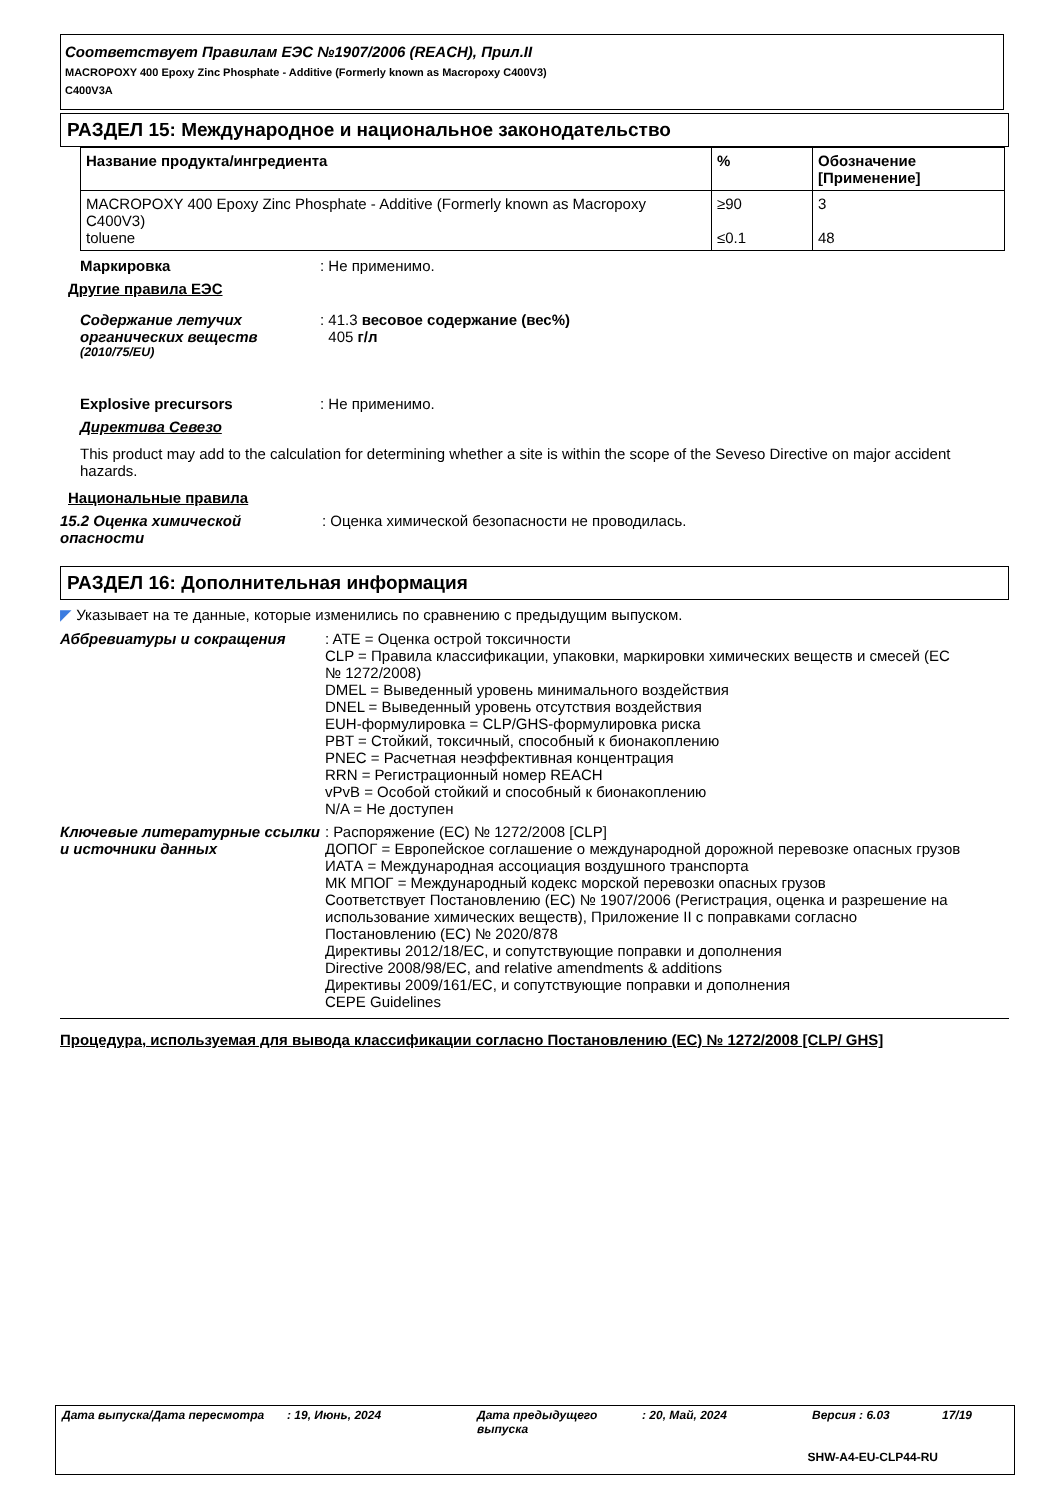Соответствует Правилам ЕЭС №1907/2006 (REACH), Прил.II
MACROPOXY 400 Epoxy Zinc Phosphate - Additive (Formerly known as Macropoxy C400V3)
C400V3A
РАЗДЕЛ 15: Международное и национальное законодательство
| Название продукта/ингредиента | % | Обозначение [Применение] |
| --- | --- | --- |
| MACROPOXY 400 Epoxy Zinc Phosphate - Additive (Formerly known as Macropoxy C400V3) toluene | ≥90 ≤0.1 | 3 48 |
Маркировка : Не применимо.
Другие правила ЕЭС
Содержание летучих органических веществ <sup>(2010/75/EU)</sup>
: 41.3 весовое содержание (вес%)
405 г/л
Explosive precursors : Не применимо.
Директива Севезо
This product may add to the calculation for determining whether a site is within the scope of the Seveso Directive on major accident hazards.
Национальные правила
15.2 Оценка химической опасности
: Оценка химической безопасности не проводилась.
РАЗДЕЛ 16: Дополнительная информация
◤ Указывает на те данные, которые изменились по сравнению с предыдущим выпуском.
Аббревиатуры и сокращения : ATE = Оценка острой токсичности
CLP = Правила классификации, упаковки, маркировки химических веществ и смесей (ЕС № 1272/2008)
DMEL = Выведенный уровень минимального воздействия
DNEL = Выведенный уровень отсутствия воздействия
EUH-формулировка = CLP/GHS-формулировка риска
PBT = Стойкий, токсичный, способный к бионакоплению
PNEC = Расчетная неэффективная концентрация
RRN = Регистрационный номер REACH
vPvB = Особой стойкий и способный к бионакоплению
N/A = Не доступен
Ключевые литературные ссылки и источники данных
: Распоряжение (ЕС) № 1272/2008 [CLP]
ДОПОГ = Европейское соглашение о международной дорожной перевозке опасных грузов
ИАТА = Международная ассоциация воздушного транспорта
МК МПОГ = Международный кодекс морской перевозки опасных грузов
Соответствует Постановлению (ЕС) № 1907/2006 (Регистрация, оценка и разрешение на использование химических веществ), Приложение II с поправками согласно Постановлению (ЕС) № 2020/878
Директивы 2012/18/EC, и сопутствующие поправки и дополнения
Directive 2008/98/EC, and relative amendments & additions
Директивы 2009/161/EC, и сопутствующие поправки и дополнения
CEPE Guidelines
Процедура, используемая для вывода классификации согласно Постановлению (ЕС) № 1272/2008 [CLP/ GHS]
Дата выпуска/Дата пересмотра: 19, Июнь, 2024 Дата предыдущего выпуска: 20, Май, 2024 Версия : 6.03 17/19
SHW-A4-EU-CLP44-RU